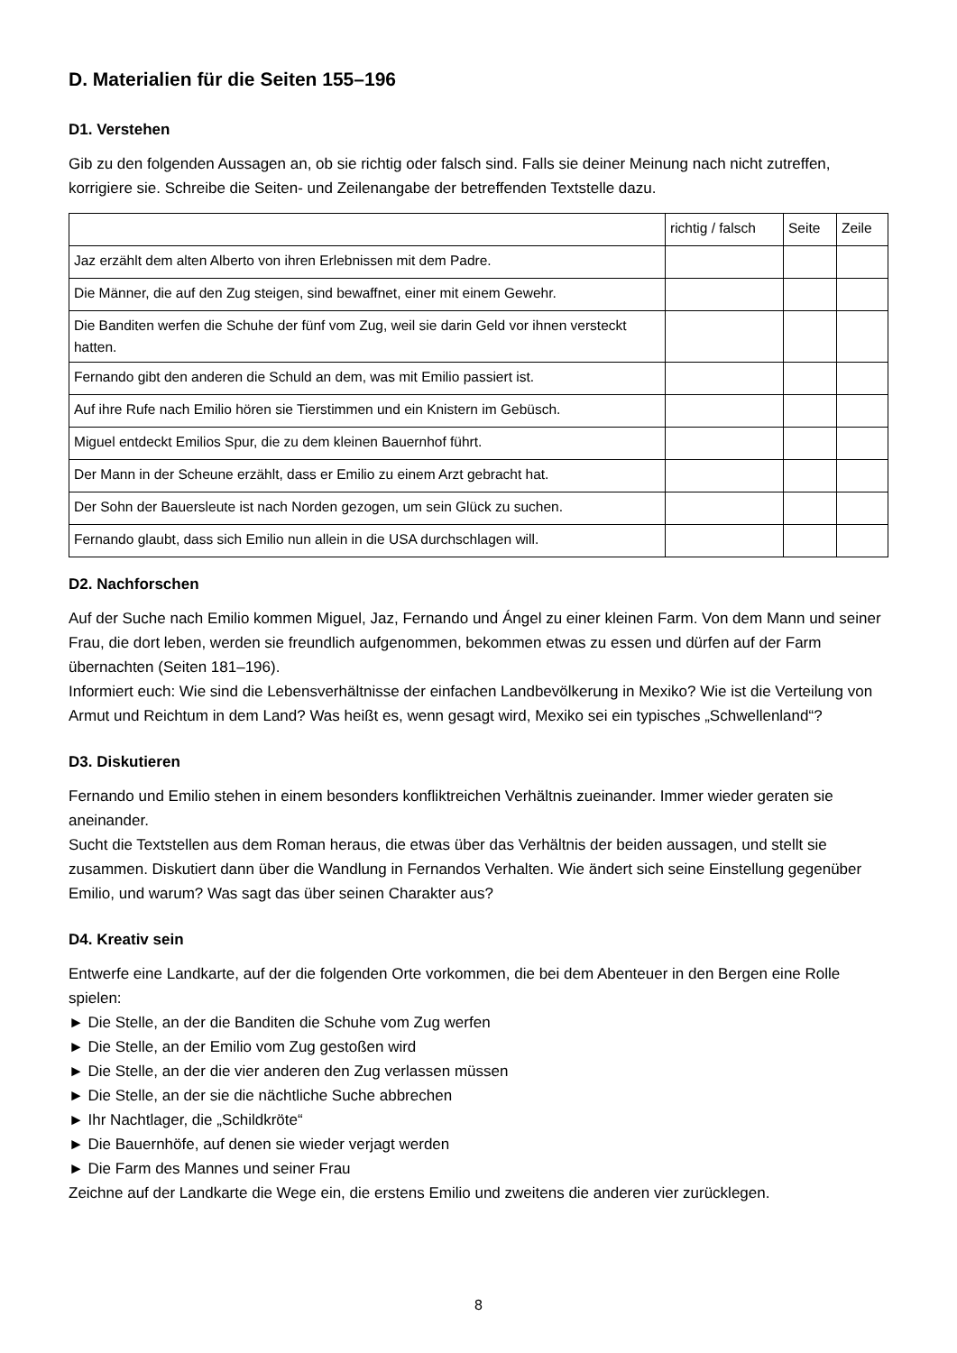D. Materialien für die Seiten 155–196
D1. Verstehen
Gib zu den folgenden Aussagen an, ob sie richtig oder falsch sind. Falls sie deiner Meinung nach nicht zutreffen, korrigiere sie. Schreibe die Seiten- und Zeilenangabe der betreffenden Textstelle dazu.
| | richtig / falsch | Seite | Zeile |
| --- | --- | --- | --- |
| Jaz erzählt dem alten Alberto von ihren Erlebnissen mit dem Padre. | | | |
| Die Männer, die auf den Zug steigen, sind bewaffnet, einer mit einem Gewehr. | | | |
| Die Banditen werfen die Schuhe der fünf vom Zug, weil sie darin Geld vor ihnen versteckt hatten. | | | |
| Fernando gibt den anderen die Schuld an dem, was mit Emilio passiert ist. | | | |
| Auf ihre Rufe nach Emilio hören sie Tierstimmen und ein Knistern im Gebüsch. | | | |
| Miguel entdeckt Emilios Spur, die zu dem kleinen Bauernhof führt. | | | |
| Der Mann in der Scheune erzählt, dass er Emilio zu einem Arzt gebracht hat. | | | |
| Der Sohn der Bauersleute ist nach Norden gezogen, um sein Glück zu suchen. | | | |
| Fernando glaubt, dass sich Emilio nun allein in die USA durchschlagen will. | | | |
D2. Nachforschen
Auf der Suche nach Emilio kommen Miguel, Jaz, Fernando und Ángel zu einer kleinen Farm. Von dem Mann und seiner Frau, die dort leben, werden sie freundlich aufgenommen, bekommen etwas zu essen und dürfen auf der Farm übernachten (Seiten 181–196).
Informiert euch: Wie sind die Lebensverhältnisse der einfachen Landbevölkerung in Mexiko? Wie ist die Verteilung von Armut und Reichtum in dem Land? Was heißt es, wenn gesagt wird, Mexiko sei ein typisches „Schwellenland“?
D3. Diskutieren
Fernando und Emilio stehen in einem besonders konfliktreichen Verhältnis zueinander. Immer wieder geraten sie aneinander.
Sucht die Textstellen aus dem Roman heraus, die etwas über das Verhältnis der beiden aussagen, und stellt sie zusammen. Diskutiert dann über die Wandlung in Fernandos Verhalten. Wie ändert sich seine Einstellung gegenüber Emilio, und warum? Was sagt das über seinen Charakter aus?
D4. Kreativ sein
Entwerfe eine Landkarte, auf der die folgenden Orte vorkommen, die bei dem Abenteuer in den Bergen eine Rolle spielen:
► Die Stelle, an der die Banditen die Schuhe vom Zug werfen
► Die Stelle, an der Emilio vom Zug gestoßen wird
► Die Stelle, an der die vier anderen den Zug verlassen müssen
► Die Stelle, an der sie die nächtliche Suche abbrechen
► Ihr Nachtlager, die „Schildkröte“
► Die Bauernhöfe, auf denen sie wieder verjagt werden
► Die Farm des Mannes und seiner Frau
Zeichne auf der Landkarte die Wege ein, die erstens Emilio und zweitens die anderen vier zurücklegen.
8